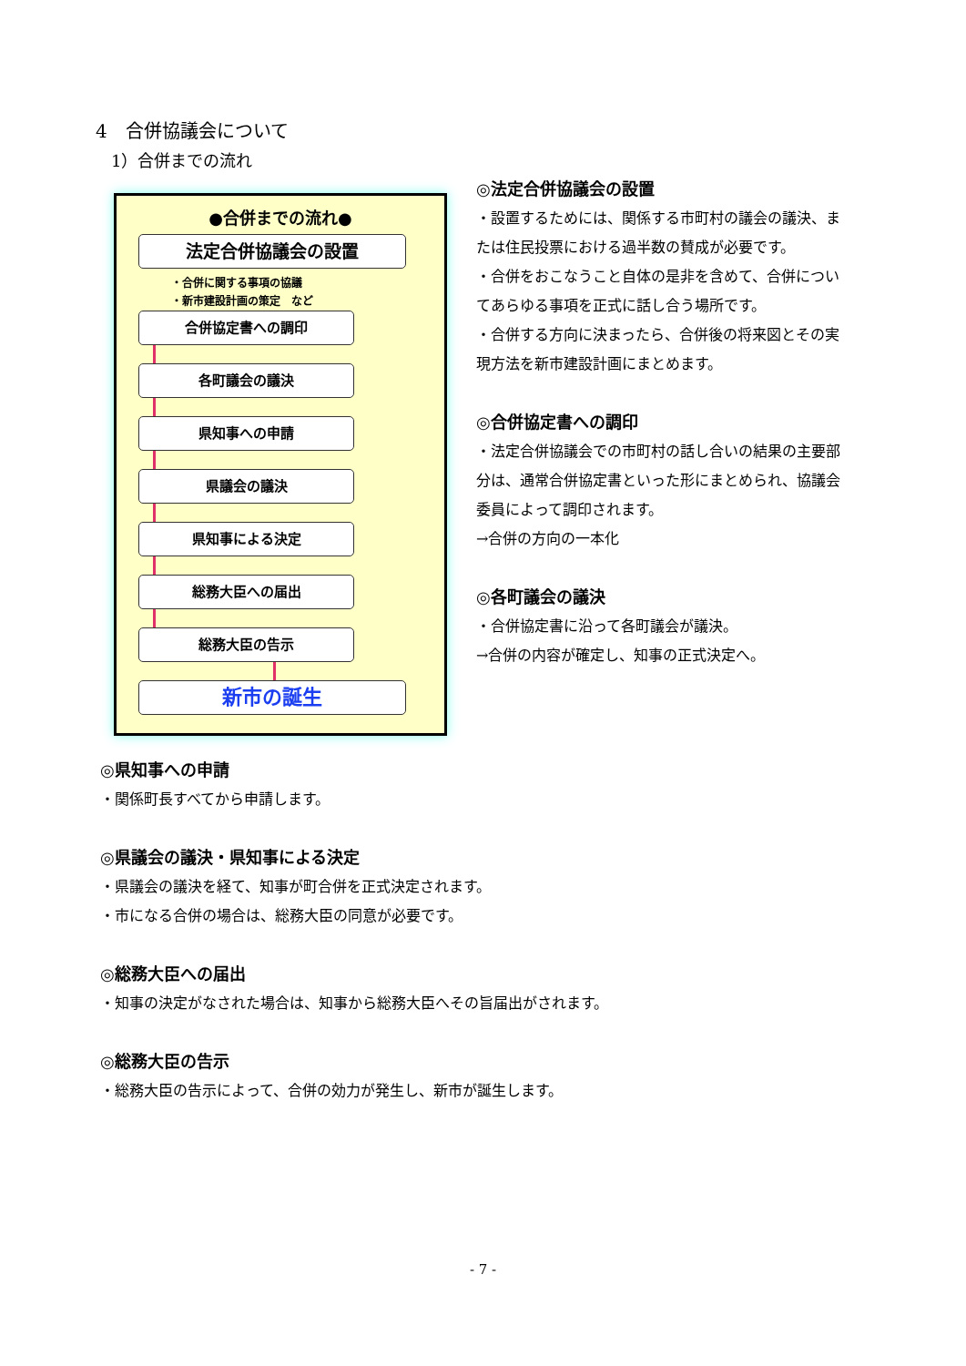4　合併協議会について
1）合併までの流れ
●合併までの流れ●
法定合併協議会の設置
・合併に関する事項の協議
・新市建設計画の策定　など
合併協定書への調印
各町議会の議決
県知事への申請
県議会の議決
県知事による決定
総務大臣への届出
総務大臣の告示
新市の誕生
◎法定合併協議会の設置
・設置するためには、関係する市町村の議会の議決、または住民投票における過半数の賛成が必要です。
・合併をおこなうこと自体の是非を含めて、合併についてあらゆる事項を正式に話し合う場所です。
・合併する方向に決まったら、合併後の将来図とその実現方法を新市建設計画にまとめます。
◎合併協定書への調印
・法定合併協議会での市町村の話し合いの結果の主要部分は、通常合併協定書といった形にまとめられ、協議会委員によって調印されます。
→合併の方向の一本化
◎各町議会の議決
・合併協定書に沿って各町議会が議決。
→合併の内容が確定し、知事の正式決定へ。
◎県知事への申請
・関係町長すべてから申請します。
◎県議会の議決・県知事による決定
・県議会の議決を経て、知事が町合併を正式決定されます。
・市になる合併の場合は、総務大臣の同意が必要です。
◎総務大臣への届出
・知事の決定がなされた場合は、知事から総務大臣へその旨届出がされます。
◎総務大臣の告示
・総務大臣の告示によって、合併の効力が発生し、新市が誕生します。
- 7 -